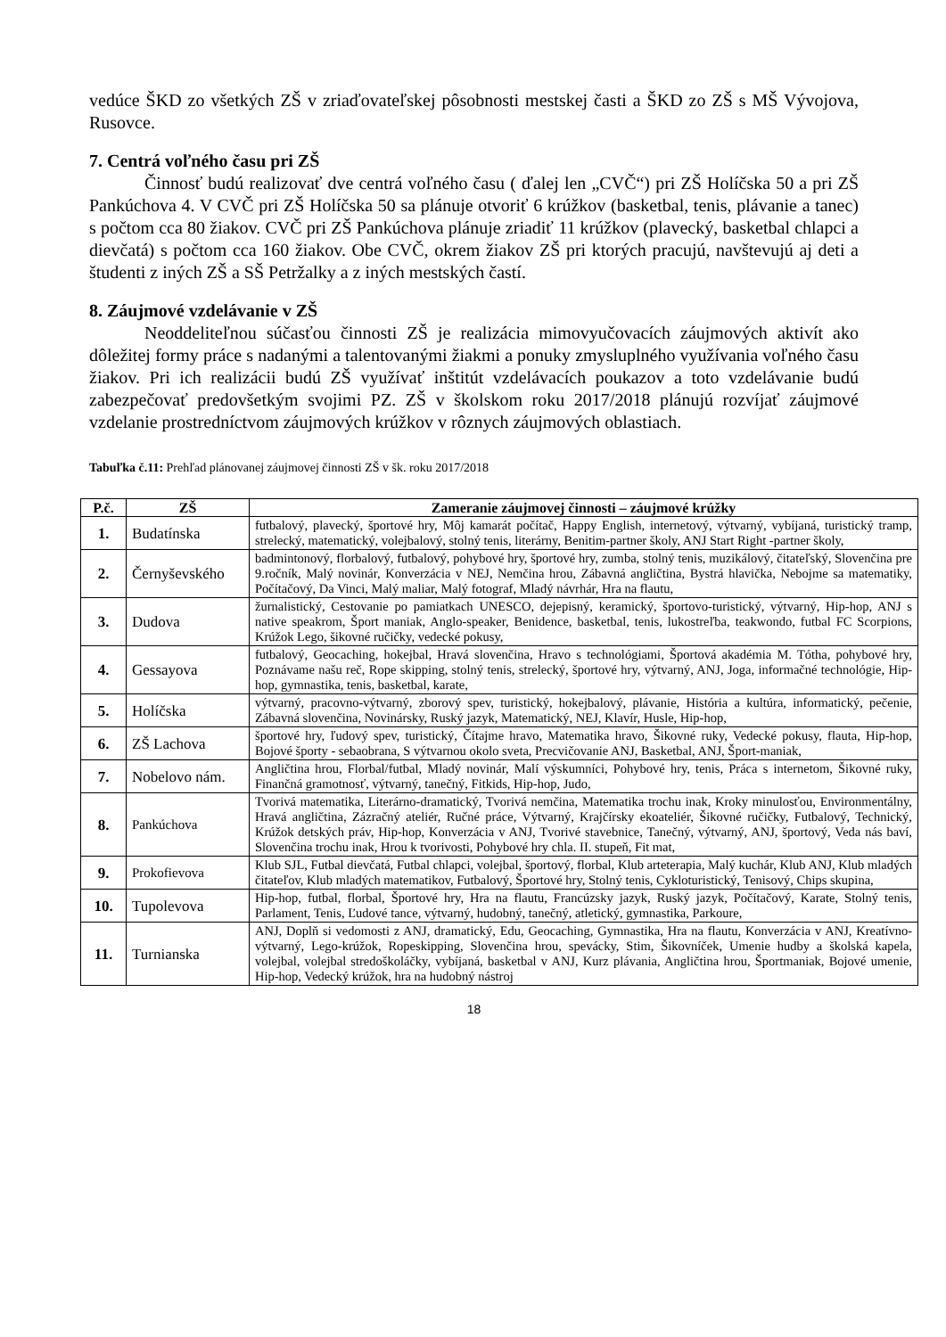vedúce ŠKD zo všetkých ZŠ v zriaďovateľskej pôsobnosti mestskej časti a ŠKD zo ZŠ s MŠ Vývojova, Rusovce.
7. Centrá voľného času pri ZŠ
Činnosť budú realizovať dve centrá voľného času ( ďalej len „CVČ“) pri ZŠ Holíčska 50 a pri ZŠ Pankúchova 4. V CVČ pri ZŠ Holíčska 50 sa plánuje otvoriť 6 krúžkov (basketbal, tenis, plávanie a tanec) s počtom cca 80 žiakov. CVČ pri ZŠ Pankúchova plánuje zriadiť 11 krúžkov (plavecký, basketbal chlapci a dievčatá) s počtom cca 160 žiakov. Obe CVČ, okrem žiakov ZŠ pri ktorých pracujú, navštevujú aj deti a študenti z iných ZŠ a SŠ Petržalky a z iných mestských častí.
8. Záujmové vzdelávanie v ZŠ
Neoddeliteľnou súčasťou činnosti ZŠ je realizácia mimovyučovacích záujmových aktivít ako dôležitej formy práce s nadanými a talentovanými žiakmi a ponuky zmysluplného využívania voľného času žiakov. Pri ich realizácii budú ZŠ využívať inštitút vzdelávacích poukazov a toto vzdelávanie budú zabezpečovať predovšetkým svojimi PZ. ZŠ v školskom roku 2017/2018 plánujú rozvíjať záujmové vzdelanie prostredníctvom záujmových krúžkov v rôznych záujmových oblastiach.
Tabuľka č.11: Prehľad plánovanej záujmovej činnosti ZŠ v šk. roku 2017/2018
| P.č. | ZŠ | Zameranie záujmovej činnosti – záujmové krúžky |
| --- | --- | --- |
| 1. | Budatínska | futbalový, plavecký, športové hry, Môj kamarát počítač, Happy English, internetový, výtvarný, vybíjaná, turistický tramp, strelecký, matematický, volejbalový, stolný tenis, literárny, Benitim-partner školy, ANJ Start Right -partner školy, |
| 2. | Černyševského | badmintonový, florbalový, futbalový, pohybové hry, športové hry, zumba, stolný tenis, muzikálový, čitateľský, Slovenčina pre 9.ročník, Malý novinár, Konverzácia v NEJ, Nemčina hrou, Zábavná angličtina, Bystrá hlavička, Nebojme sa matematiky, Počítačový, Da Vinci, Malý maliar, Malý fotograf, Mladý návrhár, Hra na flautu, |
| 3. | Dudova | žurnalistický, Cestovanie po pamiatkach UNESCO, dejepisný, keramický, športovo-turistický, výtvarný, Hip-hop, ANJ s native speakrom, Šport maniak, Anglo-speaker, Benidence, basketbal, tenis, lukostreľba, teakwondo, futbal FC Scorpions, Krúžok Lego, šikovné ručičky, vedecké pokusy, |
| 4. | Gessayova | futbalový, Geocaching, hokejbal, Hravá slovenčina, Hravo s technológiami, Športová akadémia M. Tótha, pohybové hry, Poznávame našu reč, Rope skipping, stolný tenis, strelecký, športové hry, výtvarný, ANJ, Joga, informačné technológie, Hip-hop, gymnastika, tenis, basketbal, karate, |
| 5. | Holíčska | výtvarný, pracovno-výtvarný, zborový spev, turistický, hokejbalový, plávanie, História a kultúra, informatický, pečenie, Zábavná slovenčina, Novinársky, Ruský jazyk, Matematický, NEJ, Klavír, Husle, Hip-hop, |
| 6. | ZŠ Lachova | športové hry, ľudový spev, turistický, Čítajme hravo, Matematika hravo, Šikovné ruky, Vedecké pokusy, flauta, Hip-hop, Bojové športy - sebaobrana, S výtvarnou okolo sveta, Precvičovanie ANJ, Basketbal, ANJ, Šport-maniak, |
| 7. | Nobelovo nám. | Angličtina hrou, Florbal/futbal, Mladý novinár, Malí výskumníci, Pohybové hry, tenis, Práca s internetom, Šikovné ruky, Finančná gramotnosť, výtvarný, tanečný, Fitkids, Hip-hop, Judo, |
| 8. | Pankúchova | Tvorivá matematika, Literárno-dramatický, Tvorivá nemčina, Matematika trochu inak, Kroky minulosťou, Environmentálny, Hravá angličtina, Zázračný ateliér, Ručné práce, Výtvarný, Krajčírsky ekoateliér, Šikovné ručičky, Futbalový, Technický, Krúžok detských práv, Hip-hop, Konverzácia v ANJ, Tvorivé stavebnice, Tanečný, výtvarný, ANJ, športový, Veda nás baví, Slovenčina trochu inak, Hrou k tvorivosti, Pohybové hry chla. II. stupeň, Fit mat, |
| 9. | Prokofievova | Klub SJL, Futbal dievčatá, Futbal chlapci, volejbal, športový, florbal, Klub arteterapia, Malý kuchár, Klub ANJ, Klub mladých čitateľov, Klub mladých matematikov, Futbalový, Športové hry, Stolný tenis, Cykloturistický, Tenisový, Chips skupina, |
| 10. | Tupolevova | Hip-hop, futbal, florbal, Športové hry, Hra na flautu, Francúzsky jazyk, Ruský jazyk, Počítačový, Karate, Stolný tenis, Parlament, Tenis, Ľudové tance, výtvarný, hudobný, tanečný, atletický, gymnastika, Parkoure, |
| 11. | Turnianska | ANJ, Doplň si vedomosti z ANJ, dramatický, Edu, Geocaching, Gymnastika, Hra na flautu, Konverzácia v ANJ, Kreatívno-výtvarný, Lego-krúžok, Ropeskipping, Slovenčina hrou, spevácky, Stim, Šikovníček, Umenie hudby a školská kapela, volejbal, volejbal stredoškoláčky, vybíjaná, basketbal v ANJ, Kurz plávania, Angličtina hrou, Športmaniak, Bojové umenie, Hip-hop, Vedecký krúžok, hra na hudobný nástroj |
18